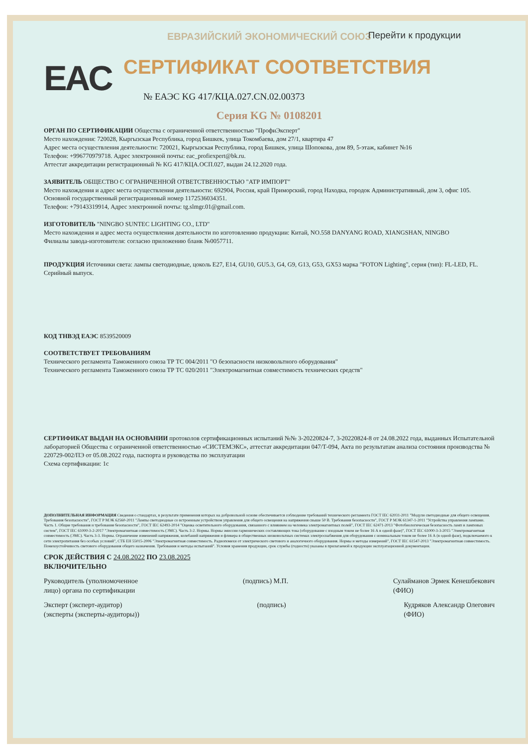ЕВРАЗИЙСКИЙ ЭКОНОМИЧЕСКИЙ СОЮЗ
Перейти к продукции
EAC
СЕРТИФИКАТ СООТВЕТСТВИЯ
№ ЕАЭС KG 417/КЦА.027.CN.02.00373
Серия KG № 0108201
ОРГАН ПО СЕРТИФИКАЦИИ Общества с ограниченной ответственностью "ПрофиЭксперт"
Место нахождения: 720028, Кыргызская Республика, город Бишкек, улица Токомбаева, дом 27/1, квартира 47
Адрес места осуществления деятельности: 720021, Кыргызская Республика, город Бишкек, улица Шопокова, дом 89, 5-этаж, кабинет №16
Телефон: +996770979718. Адрес электронной почты: eac_profiexpert@bk.ru.
Аттестат аккредитации регистрационный № KG 417/КЦА.ОСП.027, выдан 24.12.2020 года.
ЗАЯВИТЕЛЬ ОБЩЕСТВО С ОГРАНИЧЕННОЙ ОТВЕТСТВЕННОСТЬЮ "АТР ИМПОРТ"
Место нахождения и адрес места осуществления деятельности: 692904, Россия, край Приморский, город Находка, городок Административный, дом 3, офис 105.
Основной государственный регистрационный номер 1172536034351.
Телефон: +79143319914, Адрес электронной почты: tg.slmgr.01@gmail.com.
ИЗГОТОВИТЕЛЬ "NINGBO SUNTEC LIGHTING CO., LTD"
Место нахождения и адрес места осуществления деятельности по изготовлению продукции: Китай, NO.558 DANYANG ROAD, XIANGSHAN, NINGBO
Филиалы завода-изготовителя: согласно приложению бланк №0057711.
ПРОДУКЦИЯ Источники света: лампы светодиодные, цоколь E27, E14, GU10, GU5.3, G4, G9, G13, G53, GX53 марка "FOTON Lighting", серия (тип): FL-LED, FL.
Серийный выпуск.
КОД ТНВЭД ЕАЭС 8539520009
СООТВЕТСТВУЕТ ТРЕБОВАНИЯМ
Технического регламента Таможенного союза ТР ТС 004/2011 "О безопасности низковольтного оборудования"
Технического регламента Таможенного союза ТР ТС 020/2011 "Электромагнитная совместимость технических средств"
СЕРТИФИКАТ ВЫДАН НА ОСНОВАНИИ протоколов сертификационных испытаний №№ 3-20220824-7, 3-20220824-8 от 24.08.2022 года, выданных Испытательной лабораторией Общества с ограниченной ответственностью «СИСТЕМЭКС», аттестат аккредитации 047/Т-094, Акта по результатам анализа состояния производства № 220729-002/ПЭ от 05.08.2022 года, паспорта и руководства по эксплуатации
Схема сертификации: 1с
ДОПОЛНИТЕЛЬНАЯ ИНФОРМАЦИЯ Сведения о стандартах, в результате применения которых на добровольной основе обеспечивается соблюдение требований технического регламента ГОСТ IEC 62031-2011 "Модули светодиодные для общего освещения. Требования безопасности", ГОСТ Р МЭК 62560-2011 "Лампы светодиодные со встроенным устройством управления для общего освещения на напряжения свыше 50 В. Требования безопасности", ГОСТ Р МЭК 61347-1-2011 "Устройства управления лампами. Часть 1. Общие требования и требования безопасности", ГОСТ IEC 62493-2014 "Оценка осветительного оборудования, связанного с влиянием на человека электромагнитных полей", ГОСТ IEC 62471-2013 "Фотобиологическая безопасность ламп и ламповых систем", ГОСТ IEC 61000-3-2-2017 "Электромагнитная совместимость (ЭМС). Часть 3-2. Нормы. Нормы эмиссии гармонических составляющих тока (оборудование с входным током не более 16 А в одной фазе)", ГОСТ IEC 61000-3-3-2015 "Электромагнитная совместимость (ЭМС). Часть 3-3. Нормы. Ограничение изменений напряжения, колебаний напряжения и фликера в общественных низковольтных системах электроснабжения для оборудования с номинальным током не более 16 А (в одной фазе), подключаемого к сети электропитания без особых условий", СТБ ЕН 55015-2006 "Электромагнитная совместимость. Радиопомехи от электрического светового и аналогичного оборудования. Нормы и методы измерений", ГОСТ IEC 61547-2013 "Электромагнитная совместимость. Помехоустойчивость светового оборудования общего назначения. Требования и методы испытаний". Условия хранения продукции, срок службы (годности) указаны в прилагаемой к продукции эксплуатационной документации.
СРОК ДЕЙСТВИЯ С 24.08.2022 ПО 23.08.2025
ВКЛЮЧИТЕЛЬНО
Руководитель (уполномоченное
лицо) органа по сертификации (подпись) М.П. Сулайманов Эрмек Кенешбекович
(ФИО)
Эксперт (эксперт-аудитор)
(эксперты (эксперты-аудиторы)) (подпись) Кудряков Александр Олегович
(ФИО)